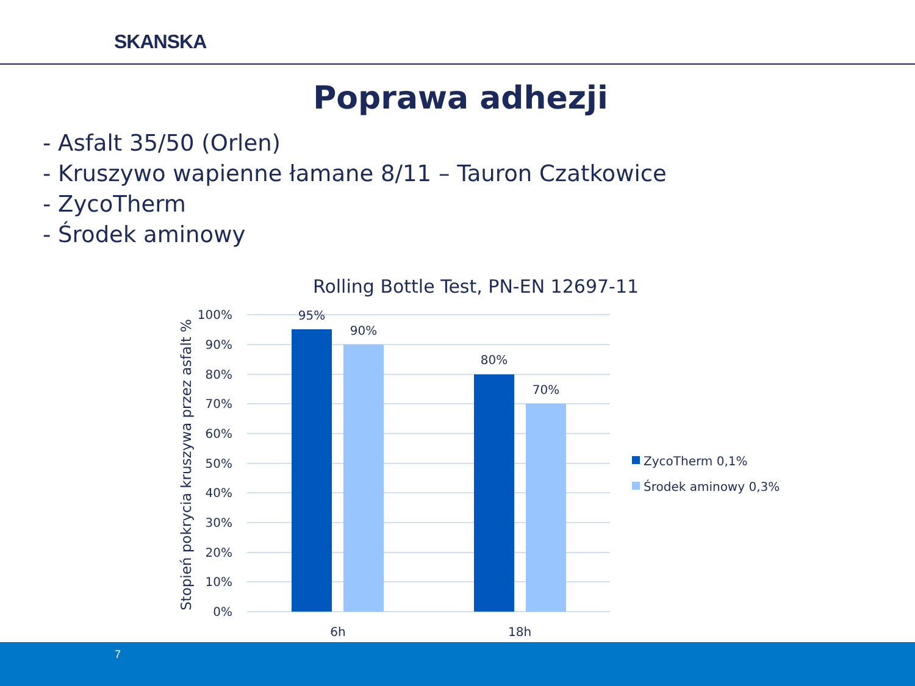SKANSKA
Poprawa adhezji
- Asfalt 35/50 (Orlen)
- Kruszywo wapienne łamane 8/11 – Tauron Czatkowice
- ZycoTherm
- Środek aminowy
Rolling Bottle Test, PN-EN 12697-11
100%
90%
80%
70%
60%
50%
40%
30%
20%
10%
0%
Stopień pokrycia kruszywa przez asfalt %
95%
90%
80%
70%
6h
18h
ZycoTherm 0,1%
Środek aminowy 0,3%
7